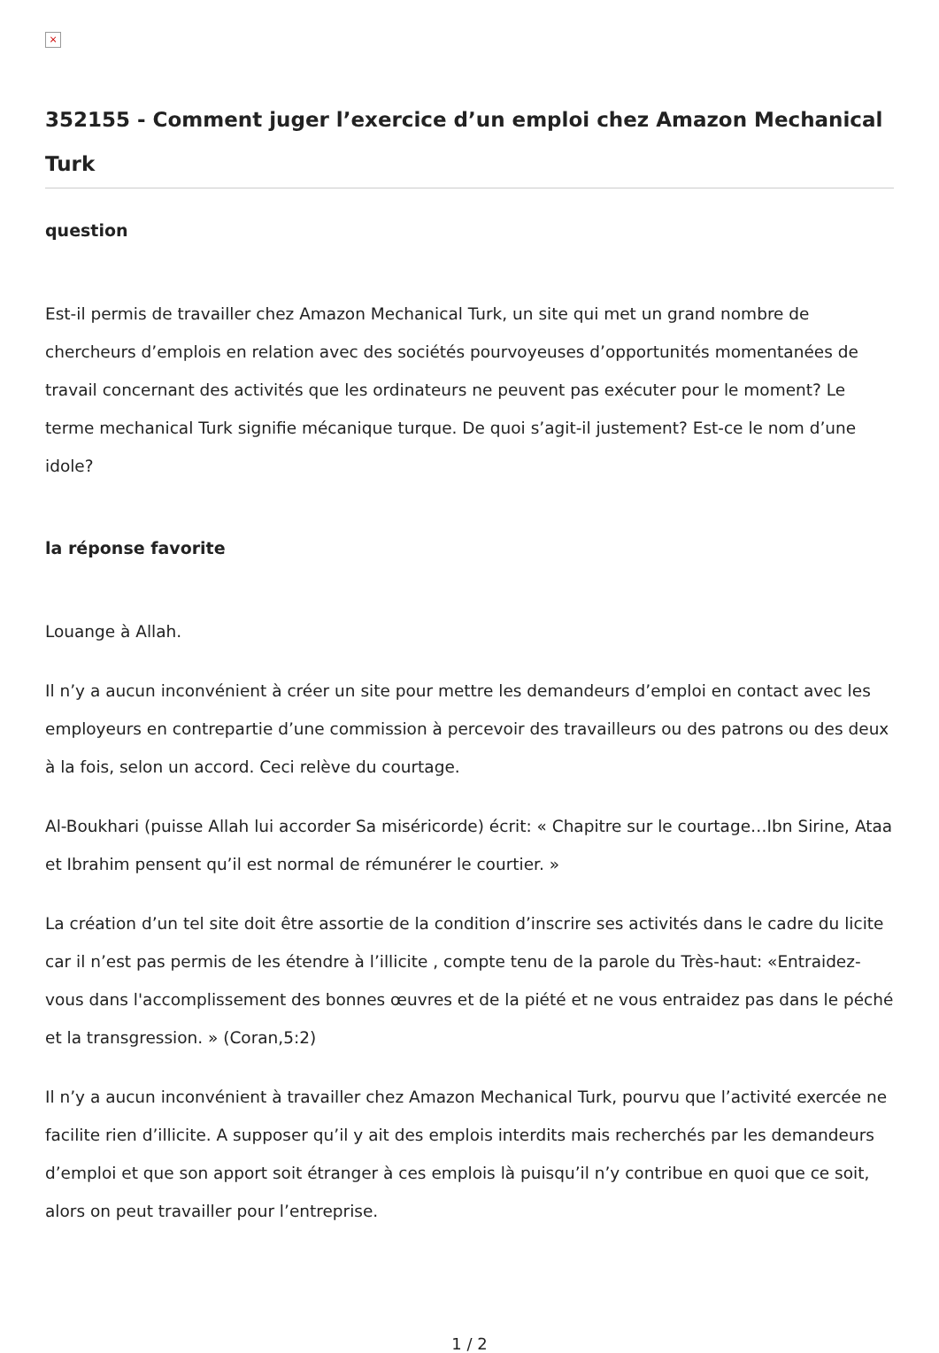×
352155 - Comment juger l’exercice d’un emploi chez Amazon Mechanical Turk
question
Est-il permis de travailler chez Amazon Mechanical Turk, un site qui met un grand nombre de chercheurs d’emplois en relation avec des sociétés pourvoyeuses d’opportunités momentanées de travail concernant des activités que les ordinateurs ne peuvent pas exécuter pour le moment? Le terme mechanical Turk signifie mécanique turque. De quoi s’agit-il justement? Est-ce le nom d’une idole?
la réponse favorite
Louange à Allah.
Il n’y a aucun inconvénient à créer un site pour mettre les demandeurs d’emploi en contact avec les employeurs en contrepartie d’une commission à percevoir des travailleurs ou des patrons ou des deux à la fois, selon un accord. Ceci relève du courtage.
Al-Boukhari (puisse Allah lui accorder Sa miséricorde) écrit: « Chapitre sur le courtage…Ibn Sirine, Ataa et Ibrahim pensent qu’il est normal de rémunérer le courtier. »
La création d’un tel site doit être assortie de la condition d’inscrire ses activités dans le cadre du licite car il n’est pas permis de les étendre à l’illicite , compte tenu de la parole du Très-haut: «Entraidez-vous dans l'accomplissement des bonnes œuvres et de la piété et ne vous entraidez pas dans le péché et la transgression. » (Coran,5:2)
Il n’y a aucun inconvénient à travailler chez Amazon Mechanical Turk, pourvu que l’activité exercée ne facilite rien d’illicite. A supposer qu’il y ait des emplois interdits mais recherchés par les demandeurs d’emploi et que son apport soit étranger à ces emplois là puisqu’il n’y contribue en quoi que ce soit, alors on peut travailler pour l’entreprise.
1 / 2